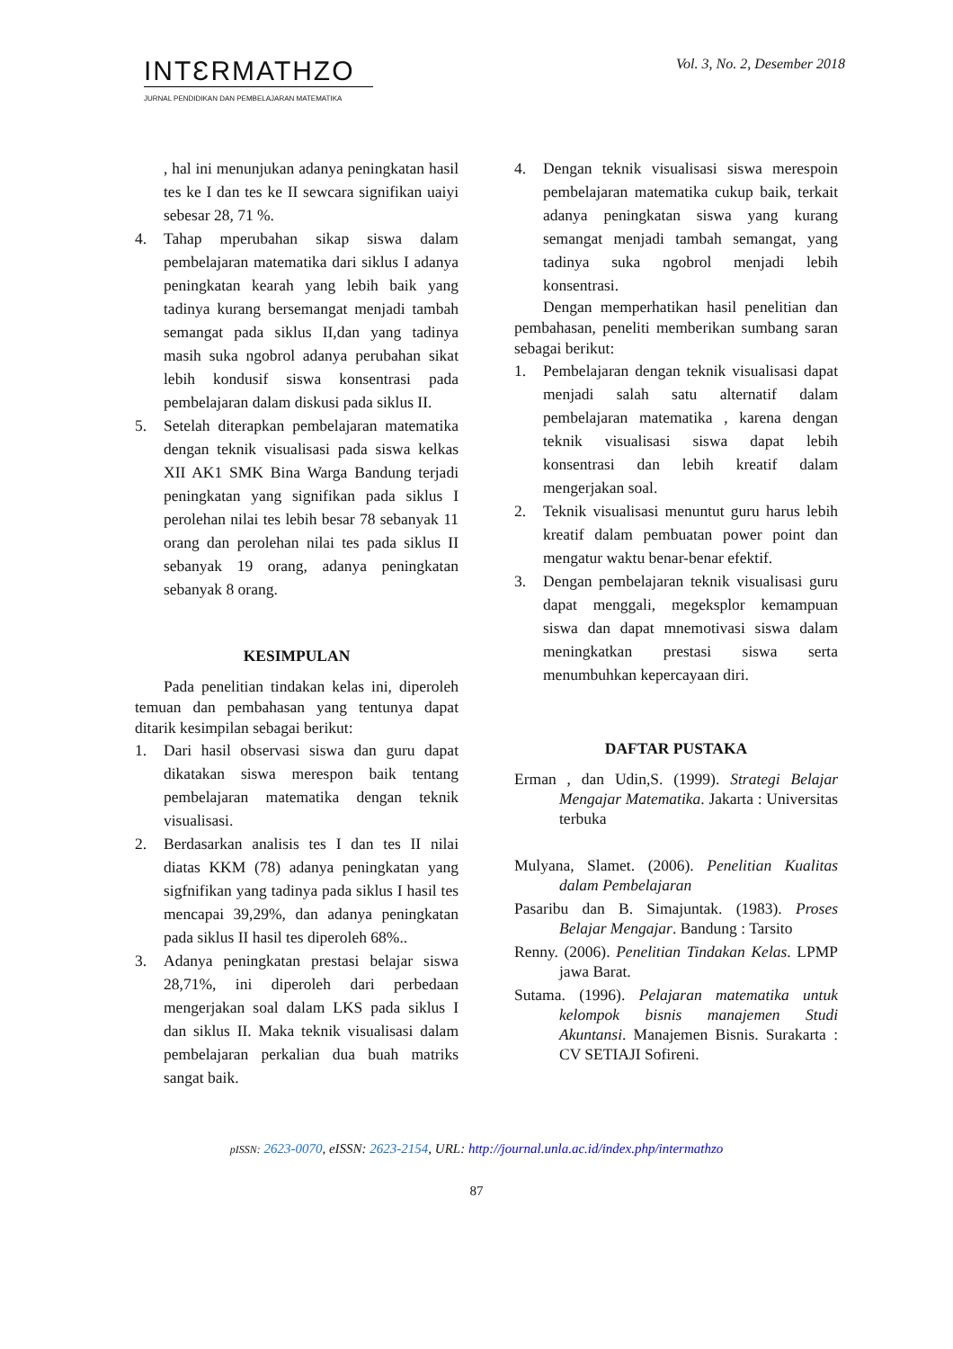INTƐRMATHZO
JURNAL PENDIDIKAN DAN PEMBELAJARAN MATEMATIKA
Vol. 3, No. 2, Desember 2018
, hal ini menunjukan adanya peningkatan hasil tes ke I dan tes ke II sewcara signifikan uaiyi sebesar 28, 71 %.
4. Tahap mperubahan sikap siswa dalam pembelajaran matematika dari siklus I adanya peningkatan kearah yang lebih baik yang tadinya kurang bersemangat menjadi tambah semangat pada siklus II,dan yang tadinya masih suka ngobrol adanya perubahan sikat lebih kondusif siswa konsentrasi pada pembelajaran dalam diskusi pada siklus II.
5. Setelah diterapkan pembelajaran matematika dengan teknik visualisasi pada siswa kelkas XII AK1 SMK Bina Warga Bandung terjadi peningkatan yang signifikan pada siklus I perolehan nilai tes lebih besar 78 sebanyak 11 orang dan perolehan nilai tes pada siklus II sebanyak 19 orang, adanya peningkatan sebanyak 8 orang.
KESIMPULAN
Pada penelitian tindakan kelas ini, diperoleh temuan dan pembahasan yang tentunya dapat ditarik kesimpilan sebagai berikut:
1. Dari hasil observasi siswa dan guru dapat dikatakan siswa merespon baik tentang pembelajaran matematika dengan teknik visualisasi.
2. Berdasarkan analisis tes I dan tes II nilai diatas KKM (78) adanya peningkatan yang sigfnifikan yang tadinya pada siklus I hasil tes mencapai 39,29%, dan adanya peningkatan pada siklus II hasil tes diperoleh 68%..
3. Adanya peningkatan prestasi belajar siswa 28,71%, ini diperoleh dari perbedaan mengerjakan soal dalam LKS pada siklus I dan siklus II. Maka teknik visualisasi dalam pembelajaran perkalian dua buah matriks sangat baik.
4. Dengan teknik visualisasi siswa merespoin pembelajaran matematika cukup baik, terkait adanya peningkatan siswa yang kurang semangat menjadi tambah semangat, yang tadinya suka ngobrol menjadi lebih konsentrasi.
Dengan memperhatikan hasil penelitian dan pembahasan, peneliti memberikan sumbang saran sebagai berikut:
1. Pembelajaran dengan teknik visualisasi dapat menjadi salah satu alternatif dalam pembelajaran matematika , karena dengan teknik visualisasi siswa dapat lebih konsentrasi dan lebih kreatif dalam mengerjakan soal.
2. Teknik visualisasi menuntut guru harus lebih kreatif dalam pembuatan power point dan mengatur waktu benar-benar efektif.
3. Dengan pembelajaran teknik visualisasi guru dapat menggali, megeksplor kemampuan siswa dan dapat mnemotivasi siswa dalam meningkatkan prestasi siswa serta menumbuhkan kepercayaan diri.
DAFTAR PUSTAKA
Erman , dan Udin,S. (1999). Strategi Belajar Mengajar Matematika. Jakarta : Universitas terbuka
Mulyana, Slamet. (2006). Penelitian Kualitas dalam Pembelajaran
Pasaribu dan B. Simajuntak. (1983). Proses Belajar Mengajar. Bandung : Tarsito
Renny. (2006). Penelitian Tindakan Kelas. LPMP jawa Barat.
Sutama. (1996). Pelajaran matematika untuk kelompok bisnis manajemen Studi Akuntansi. Manajemen Bisnis. Surakarta : CV SETIAJI Sofireni.
pISSN: 2623-0070, eISSN: 2623-2154, URL: http://journal.unla.ac.id/index.php/intermathzo
87